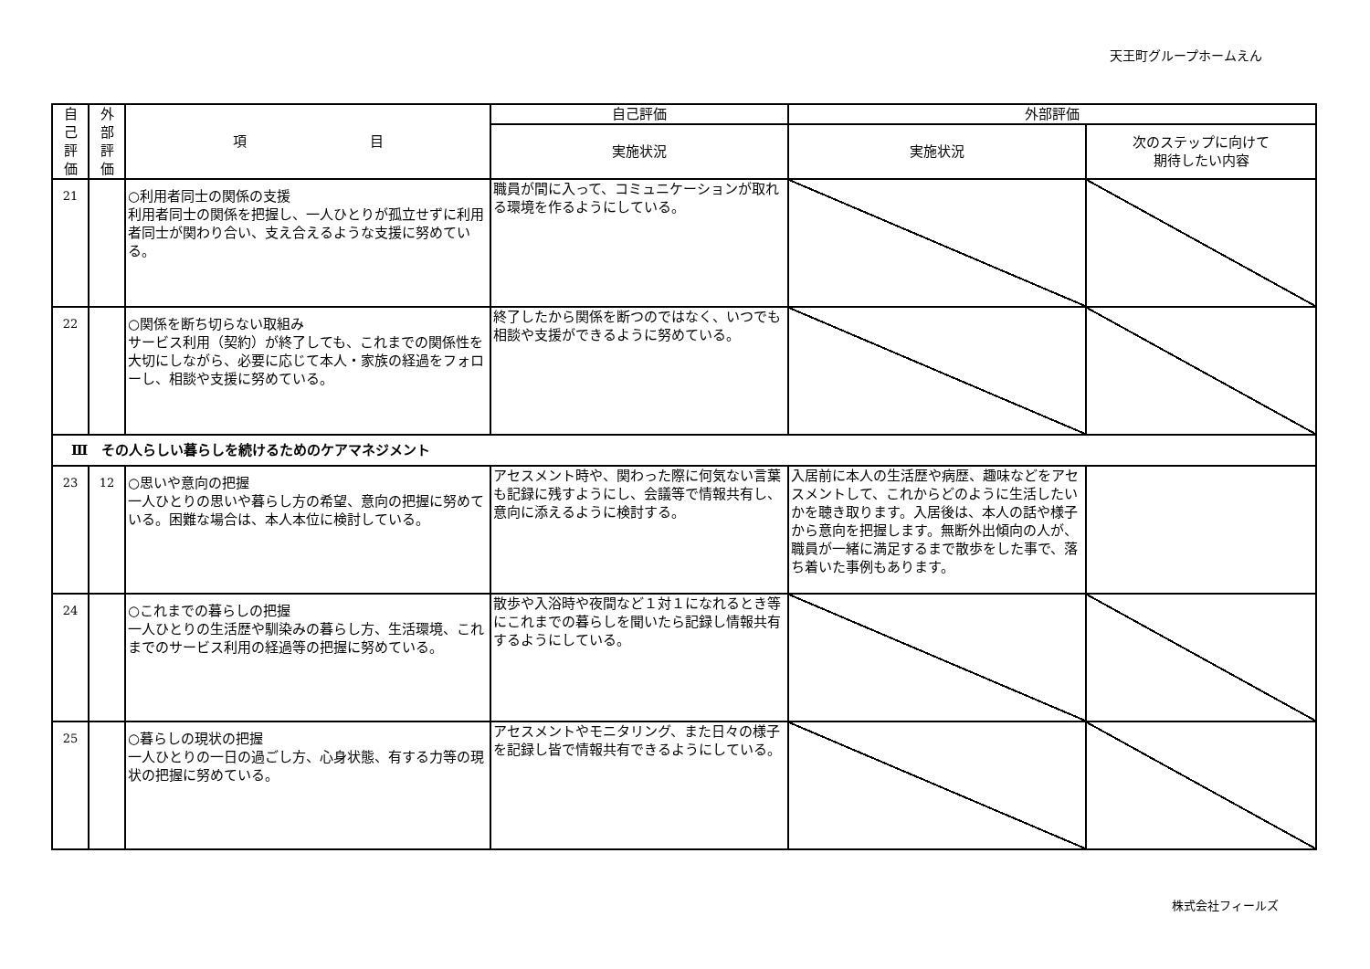天王町グループホームえん
| 自 己 評 価 | 外 部 評 価 | 項 目 | 自己評価 | 外部評価 | |
| --- | --- | --- | --- | --- | --- |
| | | | 実施状況 | 実施状況 | 次のステップに向けて 期待したい内容 |
| 21 | | ○利用者同士の関係の支援 利用者同士の関係を把握し、一人ひとりが孤立せずに利用者同士が関わり合い、支え合えるような支援に努めている。 | 職員が間に入って、コミュニケーションが取れる環境を作るようにしている。 | | |
| 22 | | ○関係を断ち切らない取組み サービス利用（契約）が終了しても、これまでの関係性を大切にしながら、必要に応じて本人・家族の経過をフォローし、相談や支援に努めている。 | 終了したから関係を断つのではなく、いつでも相談や支援ができるように努めている。 | | |
| Ⅲ その人らしい暮らしを続けるためのケアマネジメント | | | | | |
| 23 | 12 | ○思いや意向の把握 一人ひとりの思いや暮らし方の希望、意向の把握に努めている。困難な場合は、本人本位に検討している。 | アセスメント時や、関わった際に何気ない言葉も記録に残すようにし、会議等で情報共有し、意向に添えるように検討する。 | 入居前に本人の生活歴や病歴、趣味などをアセスメントして、これからどのように生活したいかを聴き取ります。入居後は、本人の話や様子から意向を把握します。無断外出傾向の人が、職員が一緒に満足するまで散歩をした事で、落ち着いた事例もあります。 | |
| 24 | | ○これまでの暮らしの把握 一人ひとりの生活歴や馴染みの暮らし方、生活環境、これまでのサービス利用の経過等の把握に努めている。 | 散歩や入浴時や夜間など１対１になれるとき等にこれまでの暮らしを聞いたら記録し情報共有するようにしている。 | | |
| 25 | | ○暮らしの現状の把握 一人ひとりの一日の過ごし方、心身状態、有する力等の現状の把握に努めている。 | アセスメントやモニタリング、また日々の様子を記録し皆で情報共有できるようにしている。 | | |
株式会社フィールズ